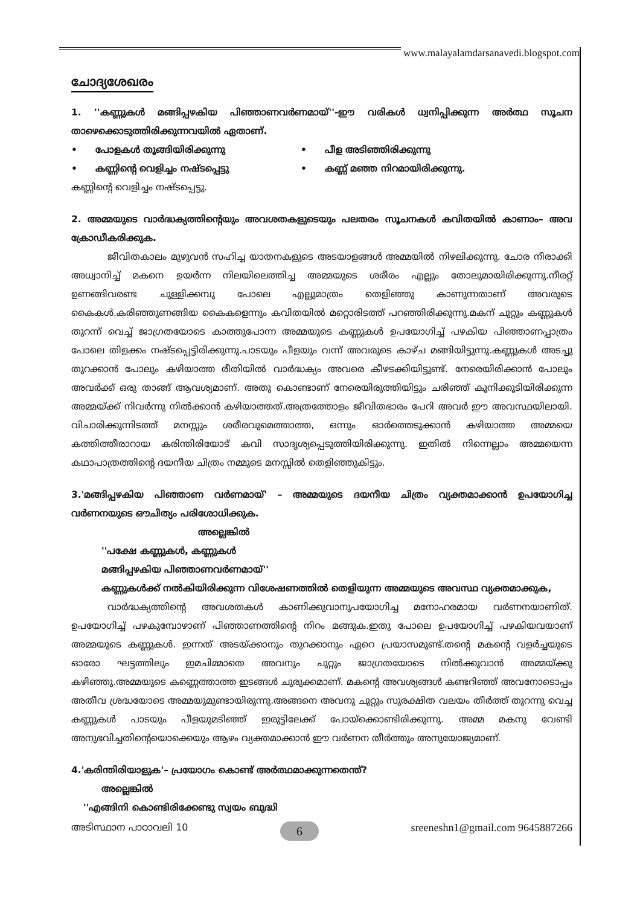www.malayalamdarsanavedi.blogspot.com
ചോദ്യശേഖരം
1. ''കണ്ണുകൾ മങ്ങിപ്പഴകിയ പിഞ്ഞാണവർണമായ്''-ഈ വരികൾ ധ്വനിപ്പിക്കുന്ന അർത്ഥ സൂചന താഴെക്കൊടുത്തിരിക്കുന്നവയിൽ ഏതാണ്.
• പോളകൾ തൂങ്ങിയിരിക്കുന്നു • പീള അടിഞ്ഞിരിക്കുന്നു • കണ്ണിന്റെ വെളിച്ചം നഷ്ടപ്പെട്ടു • കണ്ണ് മഞ്ഞ നിറമായിരിക്കുന്നു.
കണ്ണിന്റെ വെളിച്ചം നഷ്ടപ്പെട്ടു.
2. അമ്മയുടെ വാർദ്ധക്യത്തിന്റെയും അവശതകളുടെയും പലതരം സൂചനകൾ കവിതയിൽ കാണാം– അവ ക്രോഡീകരിക്കുക.
ജീവിതകാലം മുഴുവൻ സഹിച്ച യാതനകളുടെ അടയാളങ്ങൾ അമ്മയിൽ നിഴലിക്കുന്നു. ചോര നീരാക്കി അധ്വാനിച്ച് മകനെ ഉയർന്ന നിലയിലെത്തിച്ച അമ്മയുടെ ശരീരം എല്ലും തോലുമായിരിക്കുന്നു.നീരറ്റ് ഉണങ്ങിവരണ്ട ചുള്ളിക്കമ്പു പോലെ എല്ലുമാത്രം തെളിഞ്ഞു കാണുന്നതാണ് അവരുടെ കൈകൾ.കരിഞ്ഞുണങ്ങിയ കൈകളെന്നും കവിതയിൽ മറ്റൊരിടത്ത് പറഞ്ഞിരിക്കുന്നു.മകന് ചുറ്റും കണ്ണുകൾ തുറന്ന് വെച്ച് ജാഗ്രതയോടെ കാത്തുപോന്ന അമ്മയുടെ കണ്ണുകൾ ഉപയോഗിച്ച് പഴകിയ പിഞ്ഞാണപ്പാത്രം പോലെ തിളക്കം നഷ്ടപ്പെട്ടിരിക്കുന്നു.പാടയും പീളയും വന്ന് അവരുടെ കാഴ്ച മങ്ങിയിട്ടുന്നു.കണ്ണുകൾ അടച്ചു തുറക്കാൻ പോലും കഴിയാത്ത രീതിയിൽ വാർദ്ധക്യം അവരെ കീഴടക്കിയിട്ടുണ്ട്. നേരെയിരിക്കാൻ പോലും അവർക്ക് ഒരു താങ്ങ് ആവശ്യമാണ്. അതു കൊണ്ടാണ് നേരെയിരുത്തിയിട്ടും ചരിഞ്ഞ് കൂനിക്കൂടിയിരിക്കുന്ന അമ്മയ്ക്ക് നിവർന്നു നിൽക്കാൻ കഴിയാത്തത്.അത്രത്തോളം ജീവിതഭാരം പേറി അവർ ഈ അവസ്ഥയിലായി. വിചാരിക്കുന്നിടത്ത് മനസ്സും ശരീരവുമെത്താത്ത, ഒന്നും ഓർത്തെടുക്കാൻ കഴിയാത്ത അമ്മയെ കത്തിത്തീരാറായ കരിന്തിരിയോട് കവി സാദൃശ്യപ്പെടുത്തിയിരിക്കുന്നു. ഇതിൽ നിന്നെല്ലാം അമ്മയെന്ന കഥാപാത്രത്തിന്റെ ദയനീയ ചിത്രം നമ്മുടെ മനസ്സിൽ തെളിഞ്ഞുകിട്ടും.
3.'മങ്ങിപ്പഴകിയ പിഞ്ഞാണ വർണമായ്' – അമ്മയുടെ ദയനീയ ചിത്രം വ്യക്തമാക്കാൻ ഉപയോഗിച്ച വർണനയുടെ ഔചിത്യം പരിശോധിക്കുക.
അല്ലെങ്കിൽ
''പക്ഷേ കണ്ണുകൾ, കണ്ണുകൾ
മങ്ങിപ്പഴകിയ പിഞ്ഞാണവർണമായ്''
കണ്ണുകൾക്ക് നൽകിയിരിക്കുന്ന വിശേഷണത്തിൽ തെളിയുന്ന അമ്മയുടെ അവസ്ഥ വ്യക്തമാക്കുക,
വാർദ്ധക്യത്തിന്റെ അവശതകൾ കാണിക്കുവാനുപയോഗിച്ച മനോഹരമായ വർണനയാണിത്. ഉപയോഗിച്ച് പഴകുമ്പോഴാണ് പിഞ്ഞാണത്തിന്റെ നിറം മങ്ങുക.ഇതു പോലെ ഉപയോഗിച്ച് പഴകിയവയാണ് അമ്മയുടെ കണ്ണുകൾ. ഇന്നത് അടയ്ക്കാനും തുറക്കാനും ഏറെ പ്രയാസമുണ്ട്.തന്റെ മകന്റെ വളർച്ചയുടെ ഓരോ ഘട്ടത്തിലും ഇമചിമ്മാതെ അവനും ചുറ്റും ജാഗ്രതയോടെ നിൽക്കുവാൻ അമ്മയ്ക്കു കഴിഞ്ഞു.അമ്മയുടെ കണ്ണെത്താത്ത ഇടങ്ങൾ ചുരുക്കമാണ്. മകന്റെ അവശ്യങ്ങൾ കണ്ടറിഞ്ഞ് അവനോടൊപ്പം അതീവ ശ്രദ്ധയോടെ അമ്മയുമുണ്ടായിരുന്നു.അങ്ങനെ അവനു ചുറ്റും സുരക്ഷിത വലയം തീർത്ത് തുറന്നു വെച്ച കണ്ണുകൾ പാടയും പീളയുമടിഞ്ഞ് ഇരുട്ടിലേക്ക് പോയ്ക്കൊണ്ടിരിക്കുന്നു. അമ്മ മകനു വേണ്ടി അനുഭവിച്ചതിന്റെയൊക്കെയും ആഴം വ്യക്തമാക്കാൻ ഈ വർണന തീർത്തും അനുയോജ്യമാണ്.
4.'കരിന്തിരിയാളുക'– പ്രയോഗം കൊണ്ട് അർത്ഥമാക്കുന്നതെന്ത്?
അല്ലെങ്കിൽ
''എങ്ങിനി കൊണ്ടിരിക്കേണ്ടു സ്വയം ബുദ്ധി
അടിസ്ഥാന പാഠാവലി 10 6 sreeneshn1@gmail.com 9645887266